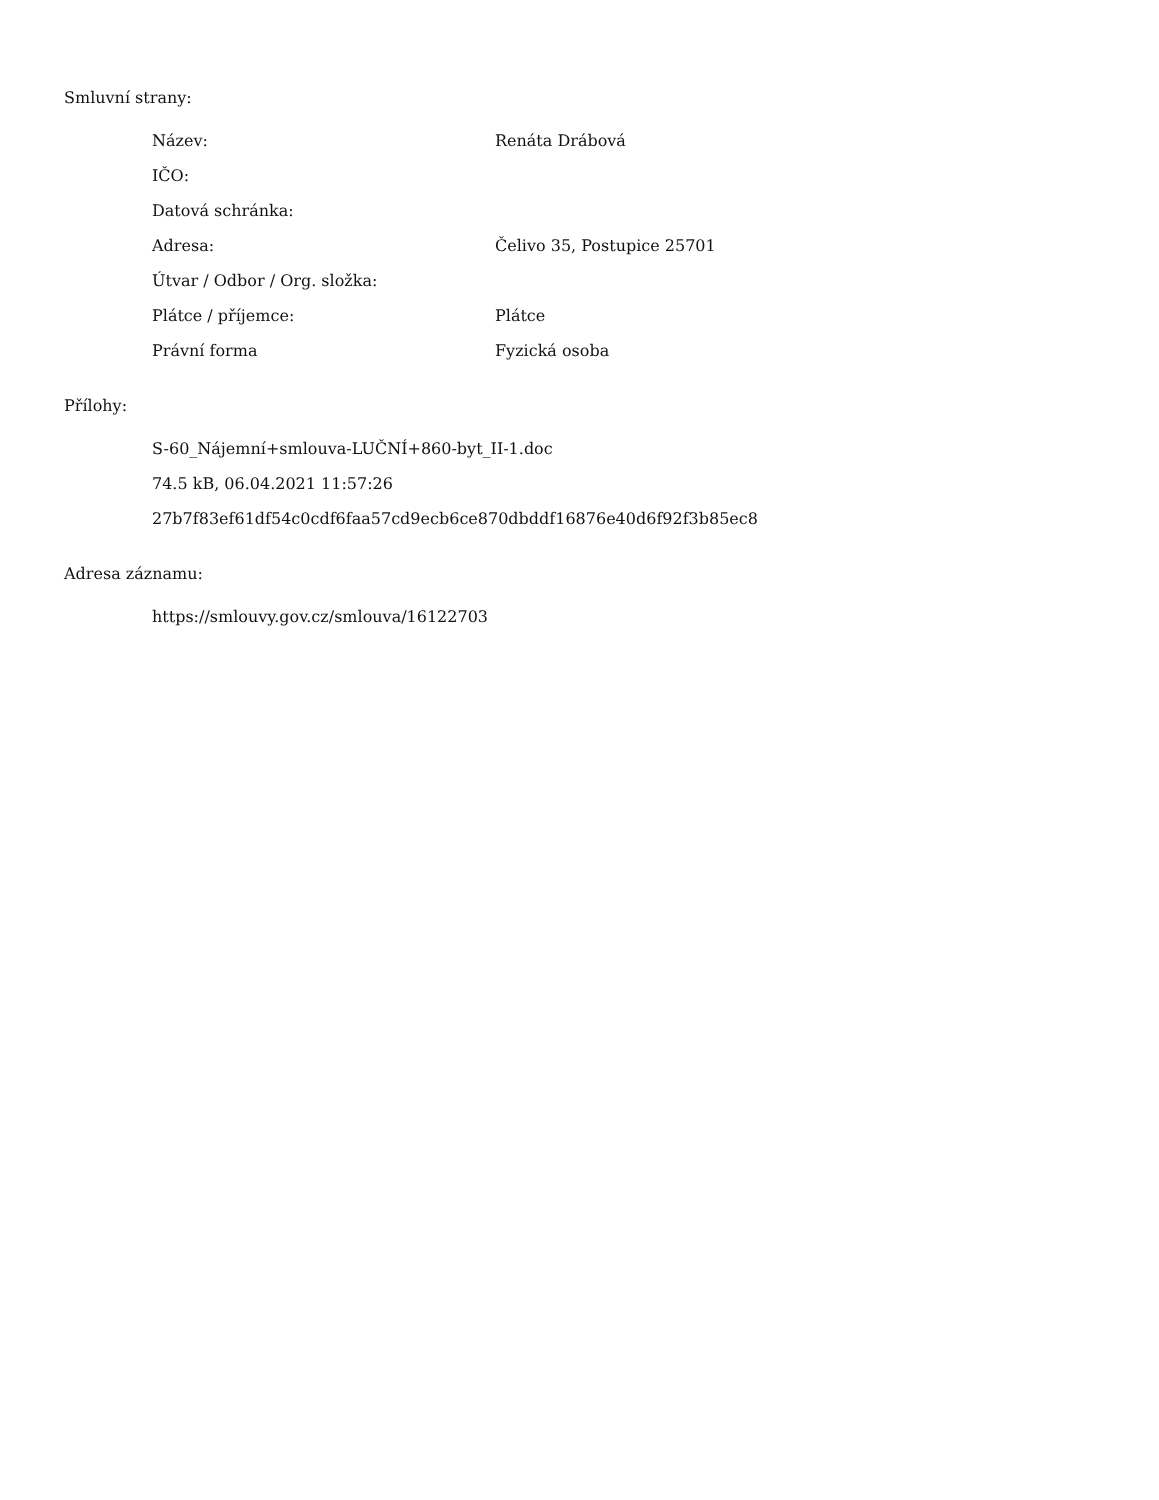Smluvní strany:
| Název: | Renáta Drábová |
| IČO: | |
| Datová schránka: | |
| Adresa: | Čelivo 35, Postupice 25701 |
| Útvar / Odbor / Org. složka: | |
| Plátce / příjemce: | Plátce |
| Právní forma | Fyzická osoba |
Přílohy:
S-60_Nájemní+smlouva-LUČNÍ+860-byt_II-1.doc
74.5 kB, 06.04.2021 11:57:26
27b7f83ef61df54c0cdf6faa57cd9ecb6ce870dbddf16876e40d6f92f3b85ec8
Adresa záznamu:
https://smlouvy.gov.cz/smlouva/16122703